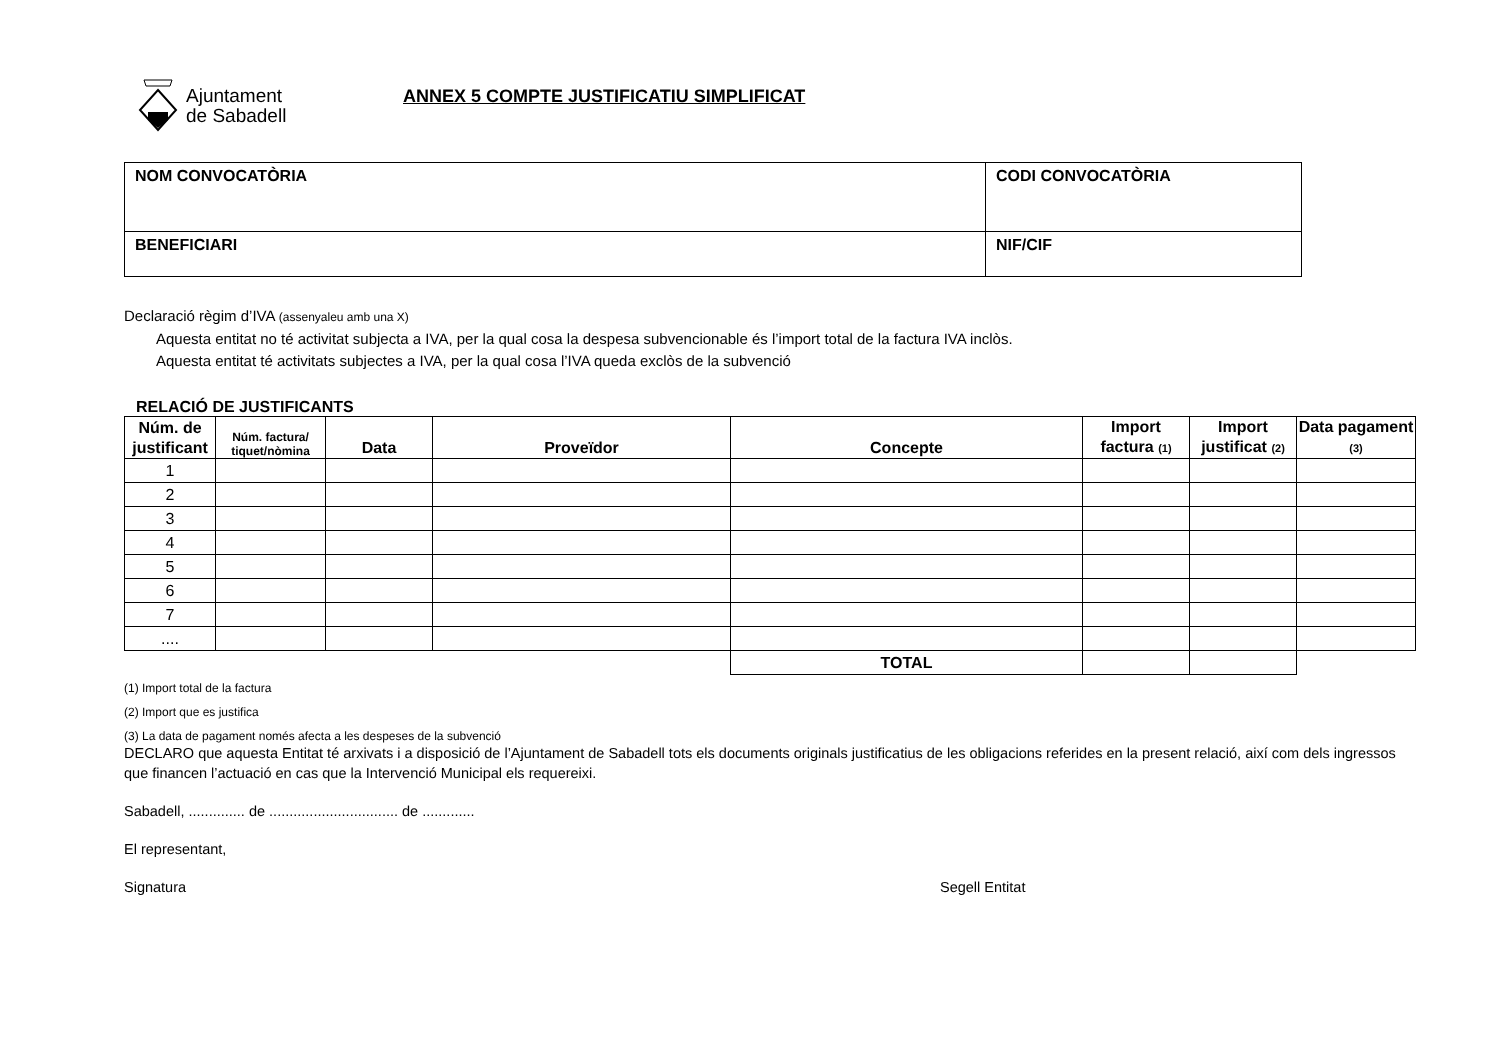Ajuntament
de Sabadell
ANNEX 5 COMPTE JUSTIFICATIU SIMPLIFICAT
| NOM CONVOCATÒRIA | CODI CONVOCATÒRIA |
| BENEFICIARI | NIF/CIF |
Declaració règim d’IVA (assenyaleu amb una X)
Aquesta entitat no té activitat subjecta a IVA, per la qual cosa la despesa subvencionable és l’import total de la factura IVA inclòs.
Aquesta entitat té activitats subjectes a IVA, per la qual cosa l’IVA queda exclòs de la subvenció
RELACIÓ DE JUSTIFICANTS
| Núm. de justificant | Núm. factura/ tiquet/nòmina | Data | Proveïdor | Concepte | Import factura (1) | Import justificat (2) | Data pagament (3) |
| --- | --- | --- | --- | --- | --- | --- | --- |
| 1 | | | | | | | |
| 2 | | | | | | | |
| 3 | | | | | | | |
| 4 | | | | | | | |
| 5 | | | | | | | |
| 6 | | | | | | | |
| 7 | | | | | | | |
| .... | | | | | | | |
| | | | | TOTAL | | | |
(1) Import total de la factura
(2) Import que es justifica
(3) La data de pagament només afecta a les despeses de la subvenció
DECLARO que aquesta Entitat té arxivats i a disposició de l’Ajuntament de Sabadell tots els documents originals justificatius de les obligacions referides en la present relació, així com dels ingressos que financen l’actuació en cas que la Intervenció Municipal els requereixi.
Sabadell, .............. de ................................ de .............
El representant,
Signatura Segell Entitat